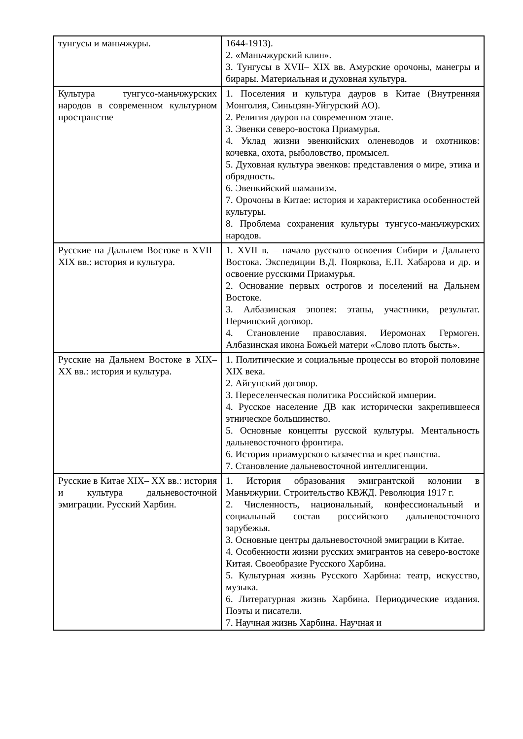| тунгусы и маньчжуры. | 1644-1913). 2. «Маньчжурский клин». 3. Тунгусы в XVII– XIX вв. Амурские орочоны, манегры и бирары. Материальная и духовная культура. |
| Культура тунгусо-маньчжурских народов в современном культурном пространстве | 1. Поселения и культура дауров в Китае (Внутренняя Монголия, Синьцзян-Уйгурский АО). 2. Религия дауров на современном этапе. 3. Эвенки северо-востока Приамурья. 4. Уклад жизни эвенкийских оленеводов и охотников: кочевка, охота, рыболовство, промысел. 5. Духовная культура эвенков: представления о мире, этика и обрядность. 6. Эвенкийский шаманизм. 7. Орочоны в Китае: история и характеристика особенностей культуры. 8. Проблема сохранения культуры тунгусо-маньчжурских народов. |
| Русские на Дальнем Востоке в XVII– XIX вв.: история и культура. | 1. XVII в. – начало русского освоения Сибири и Дальнего Востока. Экспедиции В.Д. Пояркова, Е.П. Хабарова и др. и освоение русскими Приамурья. 2. Основание первых острогов и поселений на Дальнем Востоке. 3. Албазинская эпопея: этапы, участники, результат. Нерчинский договор. 4. Становление православия. Иеромонах Гермоген. Албазинская икона Божьей матери «Слово плоть бысть». |
| Русские на Дальнем Востоке в XIX– XX вв.: история и культура. | 1. Политические и социальные процессы во второй половине XIX века. 2. Айгунский договор. 3. Переселенческая политика Российской империи. 4. Русское население ДВ как исторически закрепившееся этническое большинство. 5. Основные концепты русской культуры. Ментальность дальневосточного фронтира. 6. История приамурского казачества и крестьянства. 7. Становление дальневосточной интеллигенции. |
| Русские в Китае XIX– XX вв.: история и культура дальневосточной эмиграции. Русский Харбин. | 1. История образования эмигрантской колонии в Маньчжурии. Строительство КВЖД. Революция 1917 г. 2. Численность, национальный, конфессиональный и социальный состав российского дальневосточного зарубежья. 3. Основные центры дальневосточной эмиграции в Китае. 4. Особенности жизни русских эмигрантов на северо-востоке Китая. Своеобразие Русского Харбина. 5. Культурная жизнь Русского Харбина: театр, искусство, музыка. 6. Литературная жизнь Харбина. Периодические издания. Поэты и писатели. 7. Научная жизнь Харбина. Научная и |